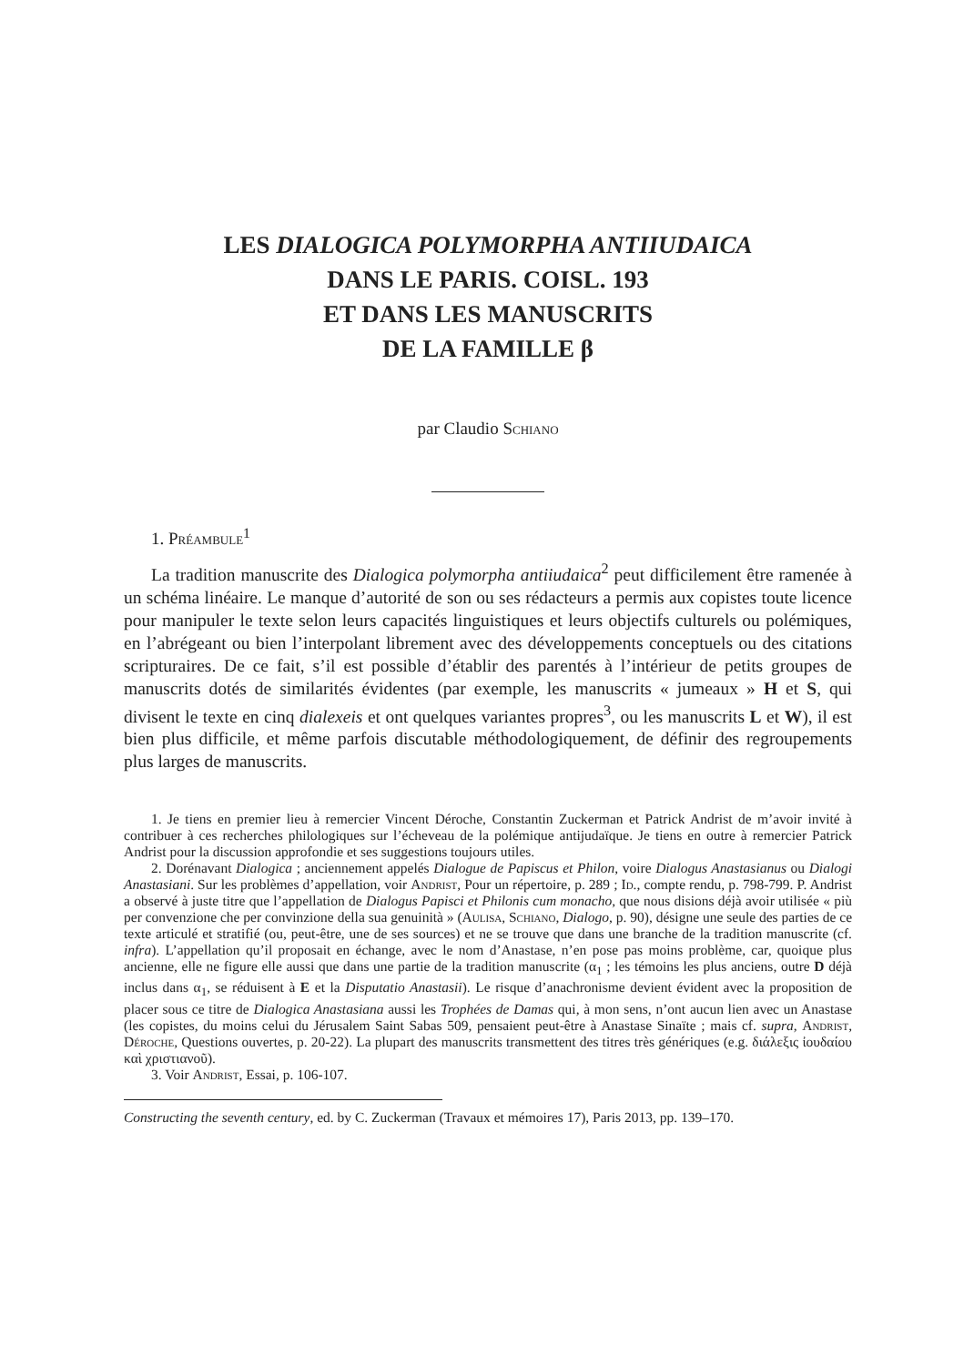LES DIALOGICA POLYMORPHA ANTIIUDAICA
DANS LE PARIS. COISL. 193
ET DANS LES MANUSCRITS
DE LA FAMILLE β
par Claudio Schiano
1. Préambule<sup>1</sup>
La tradition manuscrite des Dialogica polymorpha antiiudaica<sup>2</sup> peut difficilement être ramenée à un schéma linéaire. Le manque d’autorité de son ou ses rédacteurs a permis aux copistes toute licence pour manipuler le texte selon leurs capacités linguistiques et leurs objectifs culturels ou polémiques, en l’abrégeant ou bien l’interpolant librement avec des développements conceptuels ou des citations scripturaires. De ce fait, s’il est possible d’établir des parentés à l’intérieur de petits groupes de manuscrits dotés de similarités évidentes (par exemple, les manuscrits « jumeaux » H et S, qui divisent le texte en cinq dialexeis et ont quelques variantes propres<sup>3</sup>, ou les manuscrits L et W), il est bien plus difficile, et même parfois discutable méthodologiquement, de définir des regroupements plus larges de manuscrits.
1. Je tiens en premier lieu à remercier Vincent Déroche, Constantin Zuckerman et Patrick Andrist de m’avoir invité à contribuer à ces recherches philologiques sur l’écheveau de la polémique antijudaïque. Je tiens en outre à remercier Patrick Andrist pour la discussion approfondie et ses suggestions toujours utiles.
2. Dorénavant Dialogica ; anciennement appelés Dialogue de Papiscus et Philon, voire Dialogus Anastasianus ou Dialogi Anastasiani. Sur les problèmes d’appellation, voir Andrist, Pour un répertoire, p. 289 ; Id., compte rendu, p. 798-799. P. Andrist a observé à juste titre que l’appellation de Dialogus Papisci et Philonis cum monacho, que nous disions déjà avoir utilisée « più per convenzione che per convinzione della sua genuinità » (Aulisa, Schiano, Dialogo, p. 90), désigne une seule des parties de ce texte articulé et stratifié (ou, peut-être, une de ses sources) et ne se trouve que dans une branche de la tradition manuscrite (cf. infra). L’appellation qu’il proposait en échange, avec le nom d’Anastase, n’en pose pas moins problème, car, quoique plus ancienne, elle ne figure elle aussi que dans une partie de la tradition manuscrite (α<sub>1</sub> ; les témoins les plus anciens, outre D déjà inclus dans α<sub>1</sub>, se réduisent à E et la Disputatio Anastasii). Le risque d’anachronisme devient évident avec la proposition de placer sous ce titre de Dialogica Anastasiana aussi les Trophées de Damas qui, à mon sens, n’ont aucun lien avec un Anastase (les copistes, du moins celui du Jérusalem Saint Sabas 509, pensaient peut-être à Anastase Sinaïte ; mais cf. supra, Andrist, Déroche, Questions ouvertes, p. 20-22). La plupart des manuscrits transmettent des titres très génériques (e.g. διάλεξις ἰουδαίου καὶ χριστιανοῦ).
3. Voir Andrist, Essai, p. 106-107.
Constructing the seventh century, ed. by C. Zuckerman (Travaux et mémoires 17), Paris 2013, pp. 139–170.